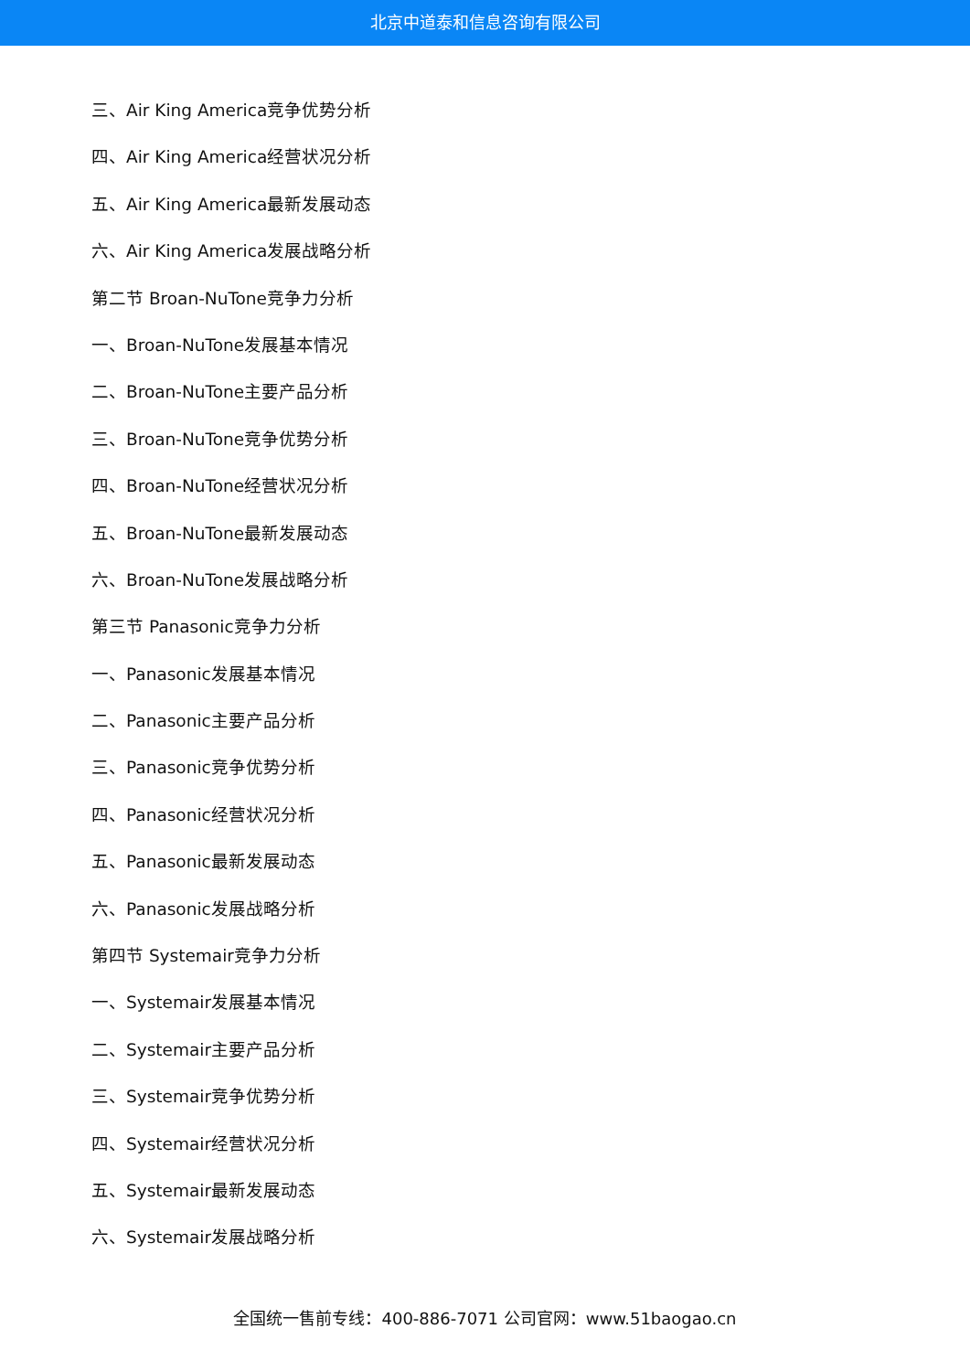北京中道泰和信息咨询有限公司
三、Air King America竞争优势分析
四、Air King America经营状况分析
五、Air King America最新发展动态
六、Air King America发展战略分析
第二节 Broan-NuTone竞争力分析
一、Broan-NuTone发展基本情况
二、Broan-NuTone主要产品分析
三、Broan-NuTone竞争优势分析
四、Broan-NuTone经营状况分析
五、Broan-NuTone最新发展动态
六、Broan-NuTone发展战略分析
第三节 Panasonic竞争力分析
一、Panasonic发展基本情况
二、Panasonic主要产品分析
三、Panasonic竞争优势分析
四、Panasonic经营状况分析
五、Panasonic最新发展动态
六、Panasonic发展战略分析
第四节 Systemair竞争力分析
一、Systemair发展基本情况
二、Systemair主要产品分析
三、Systemair竞争优势分析
四、Systemair经营状况分析
五、Systemair最新发展动态
六、Systemair发展战略分析
全国统一售前专线：400-886-7071 公司官网：www.51baogao.cn